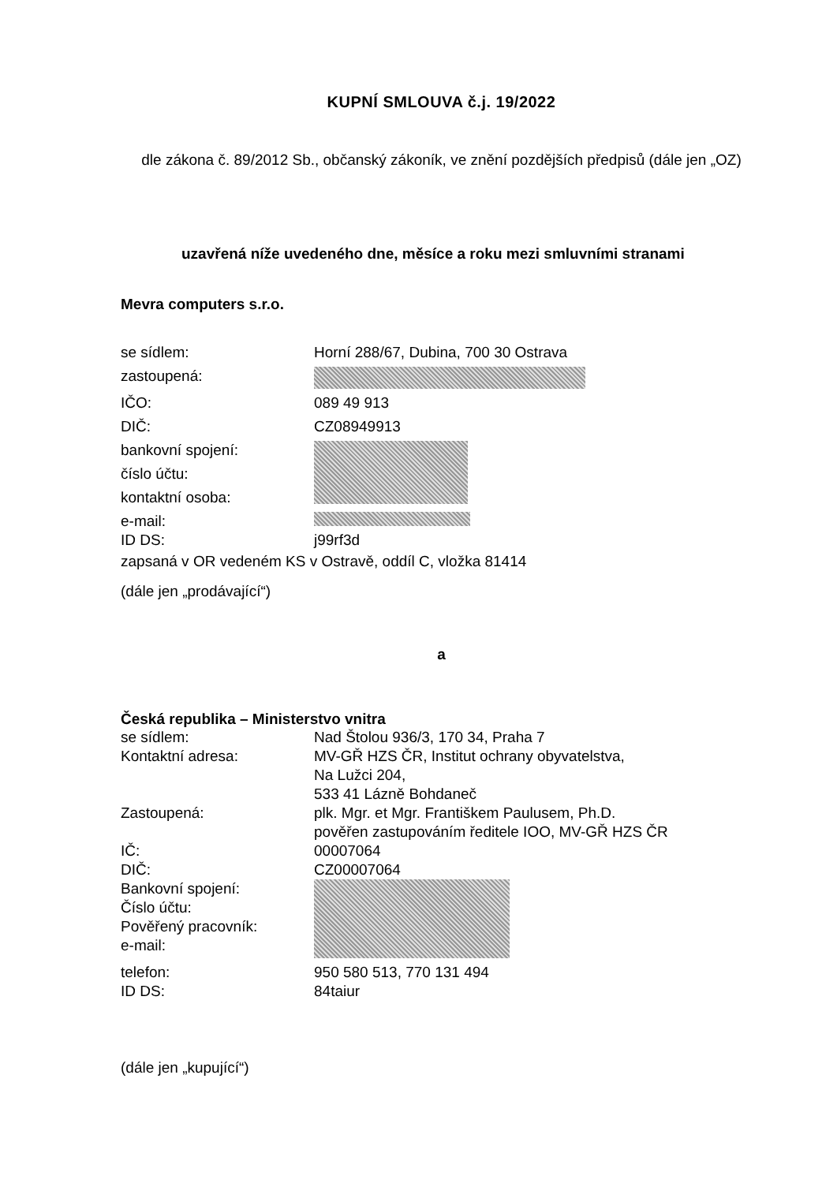KUPNÍ SMLOUVA č.j. 19/2022
dle zákona č. 89/2012 Sb., občanský zákoník, ve znění pozdějších předpisů (dále jen „OZ)
uzavřená níže uvedeného dne, měsíce a roku mezi smluvními stranami
Mevra computers s.r.o.
| se sídlem: | Horní 288/67, Dubina, 700 30 Ostrava |
| zastoupená: | |
| IČO: | 089 49 913 |
| DIČ: | CZ08949913 |
| bankovní spojení: | |
| číslo účtu: | |
| kontaktní osoba: | |
| e-mail: | |
| ID DS: | j99rf3d |
zapsaná v OR vedeném KS v Ostravě, oddíl C, vložka 81414
(dále jen „prodávající“)
a
Česká republika – Ministerstvo vnitra
| se sídlem: | Nad Štolou 936/3, 170 34, Praha 7 |
| Kontaktní adresa: | MV-GŘ HZS ČR, Institut ochrany obyvatelstva, Na Lužci 204, 533 41 Lázně Bohdaneč |
| Zastoupená: | plk. Mgr. et Mgr. Františkem Paulusem, Ph.D. pověřen zastupováním ředitele IOO, MV-GŘ HZS ČR |
| IČ: | 00007064 |
| DIČ: | CZ00007064 |
| Bankovní spojení: Číslo účtu: Pověřený pracovník: e-mail: | |
| telefon: | 950 580 513, 770 131 494 |
| ID DS: | 84taiur |
(dále jen „kupující“)